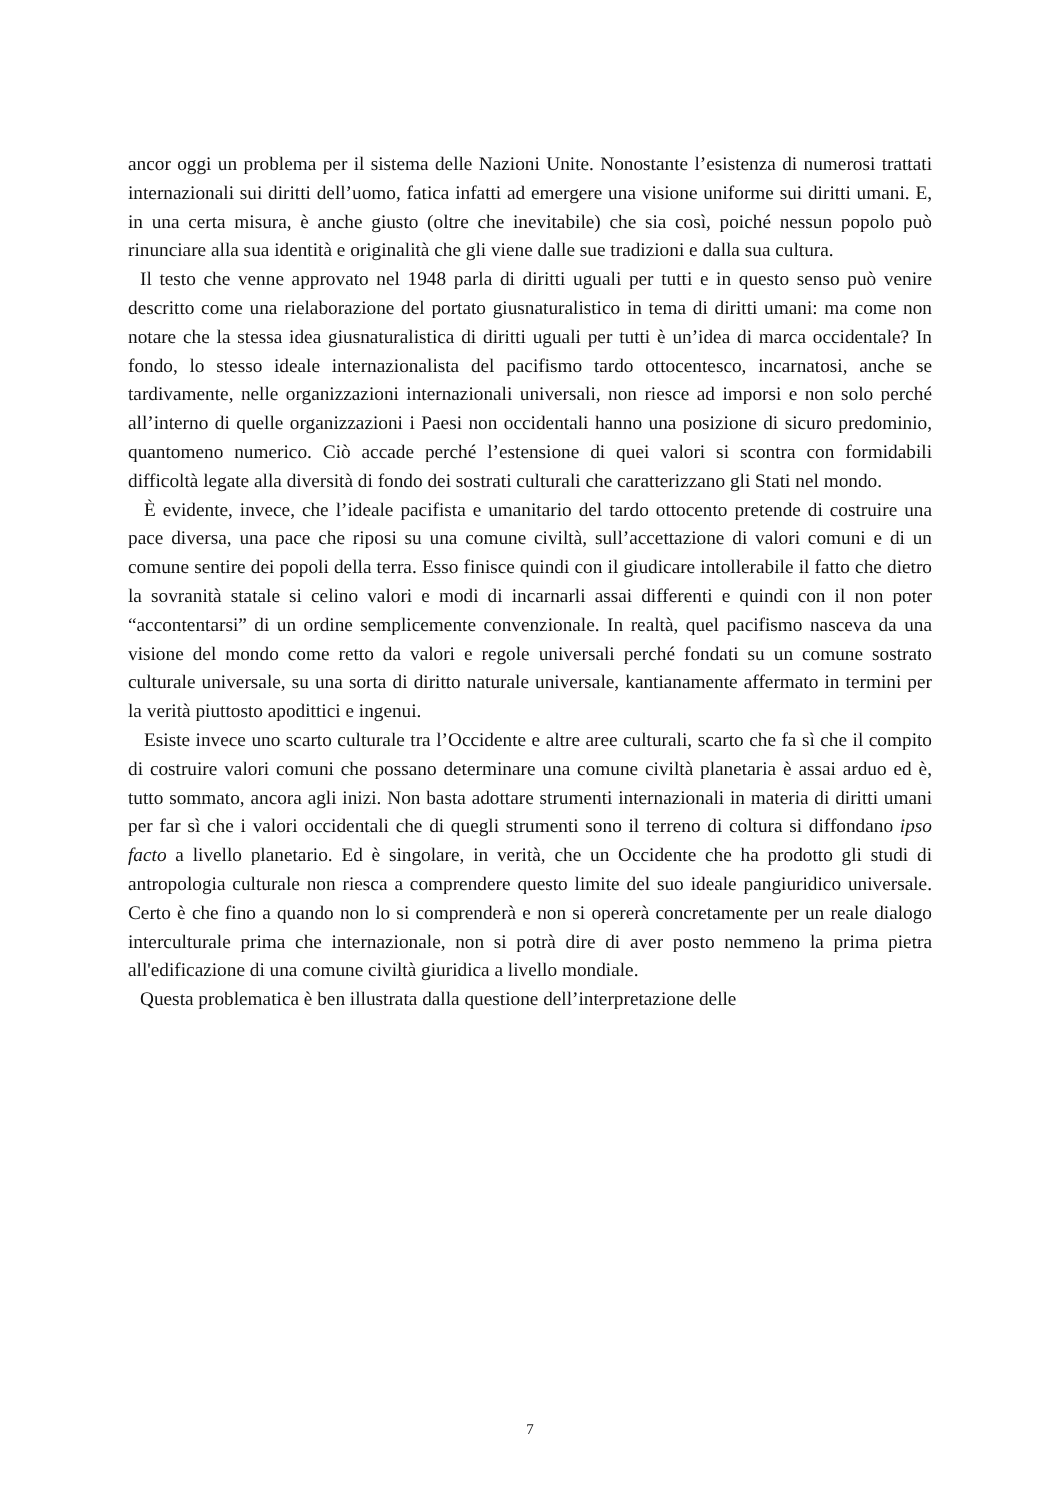ancor oggi un problema per il sistema delle Nazioni Unite. Nonostante l’esistenza di numerosi trattati internazionali sui diritti dell’uomo, fatica infatti ad emergere una visione uniforme sui diritti umani. E, in una certa misura, è anche giusto (oltre che inevitabile) che sia così, poiché nessun popolo può rinunciare alla sua identità e originalità che gli viene dalle sue tradizioni e dalla sua cultura.
Il testo che venne approvato nel 1948 parla di diritti uguali per tutti e in questo senso può venire descritto come una rielaborazione del portato giusnaturalistico in tema di diritti umani: ma come non notare che la stessa idea giusnaturalistica di diritti uguali per tutti è un’idea di marca occidentale? In fondo, lo stesso ideale internazionalista del pacifismo tardo ottocentesco, incarnatosi, anche se tardivamente, nelle organizzazioni internazionali universali, non riesce ad imporsi e non solo perché all’interno di quelle organizzazioni i Paesi non occidentali hanno una posizione di sicuro predominio, quantomeno numerico. Ciò accade perché l’estensione di quei valori si scontra con formidabili difficoltà legate alla diversità di fondo dei sostrati culturali che caratterizzano gli Stati nel mondo.
È evidente, invece, che l’ideale pacifista e umanitario del tardo ottocento pretende di costruire una pace diversa, una pace che riposi su una comune civiltà, sull’accettazione di valori comuni e di un comune sentire dei popoli della terra. Esso finisce quindi con il giudicare intollerabile il fatto che dietro la sovranità statale si celino valori e modi di incarnarli assai differenti e quindi con il non poter “accontentarsi” di un ordine semplicemente convenzionale. In realtà, quel pacifismo nasceva da una visione del mondo come retto da valori e regole universali perché fondati su un comune sostrato culturale universale, su una sorta di diritto naturale universale, kantianamente affermato in termini per la verità piuttosto apodittici e ingenui.
Esiste invece uno scarto culturale tra l’Occidente e altre aree culturali, scarto che fa sì che il compito di costruire valori comuni che possano determinare una comune civiltà planetaria è assai arduo ed è, tutto sommato, ancora agli inizi. Non basta adottare strumenti internazionali in materia di diritti umani per far sì che i valori occidentali che di quegli strumenti sono il terreno di coltura si diffondano ipso facto a livello planetario. Ed è singolare, in verità, che un Occidente che ha prodotto gli studi di antropologia culturale non riesca a comprendere questo limite del suo ideale pangiuridico universale. Certo è che fino a quando non lo si comprenderà e non si opererà concretamente per un reale dialogo interculturale prima che internazionale, non si potrà dire di aver posto nemmeno la prima pietra all'edificazione di una comune civiltà giuridica a livello mondiale.
Questa problematica è ben illustrata dalla questione dell’interpretazione delle
7